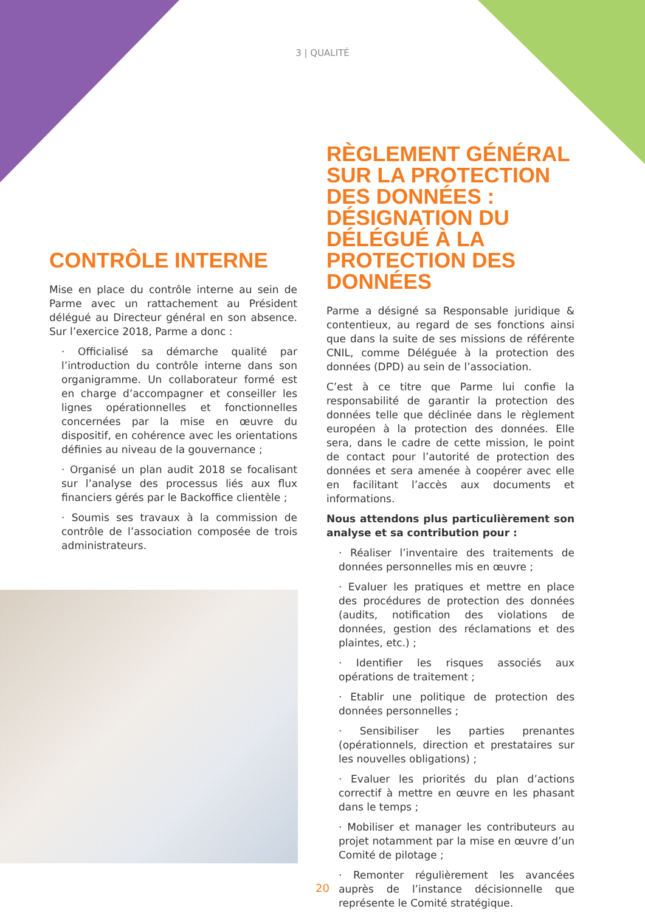3 | QUALITÉ
CONTRÔLE INTERNE
Mise en place du contrôle interne au sein de Parme avec un rattachement au Président délégué au Directeur général en son absence. Sur l’exercice 2018, Parme a donc :
· Officialisé sa démarche qualité par l’introduction du contrôle interne dans son organigramme. Un collaborateur formé est en charge d’accompagner et conseiller les lignes opérationnelles et fonctionnelles concernées par la mise en œuvre du dispositif, en cohérence avec les orientations définies au niveau de la gouvernance ;
· Organisé un plan audit 2018 se focalisant sur l’analyse des processus liés aux flux financiers gérés par le Backoffice clientèle ;
· Soumis ses travaux à la commission de contrôle de l’association composée de trois administrateurs.
RÈGLEMENT GÉNÉRAL SUR LA PROTECTION DES DONNÉES : DÉSIGNATION DU DÉLÉGUÉ À LA PROTECTION DES DONNÉES
Parme a désigné sa Responsable juridique & contentieux, au regard de ses fonctions ainsi que dans la suite de ses missions de référente CNIL, comme Déléguée à la protection des données (DPD) au sein de l’association.
C’est à ce titre que Parme lui confie la responsabilité de garantir la protection des données telle que déclinée dans le règlement européen à la protection des données. Elle sera, dans le cadre de cette mission, le point de contact pour l’autorité de protection des données et sera amenée à coopérer avec elle en facilitant l’accès aux documents et informations.
Nous attendons plus particulièrement son analyse et sa contribution pour :
· Réaliser l’inventaire des traitements de données personnelles mis en œuvre ;
· Evaluer les pratiques et mettre en place des procédures de protection des données (audits, notification des violations de données, gestion des réclamations et des plaintes, etc.) ;
· Identifier les risques associés aux opérations de traitement ;
· Etablir une politique de protection des données personnelles ;
· Sensibiliser les parties prenantes (opérationnels, direction et prestataires sur les nouvelles obligations) ;
· Evaluer les priorités du plan d’actions correctif à mettre en œuvre en les phasant dans le temps ;
· Mobiliser et manager les contributeurs au projet notamment par la mise en œuvre d’un Comité de pilotage ;
· Remonter régulièrement les avancées auprès de l’instance décisionnelle que représente le Comité stratégique.
20